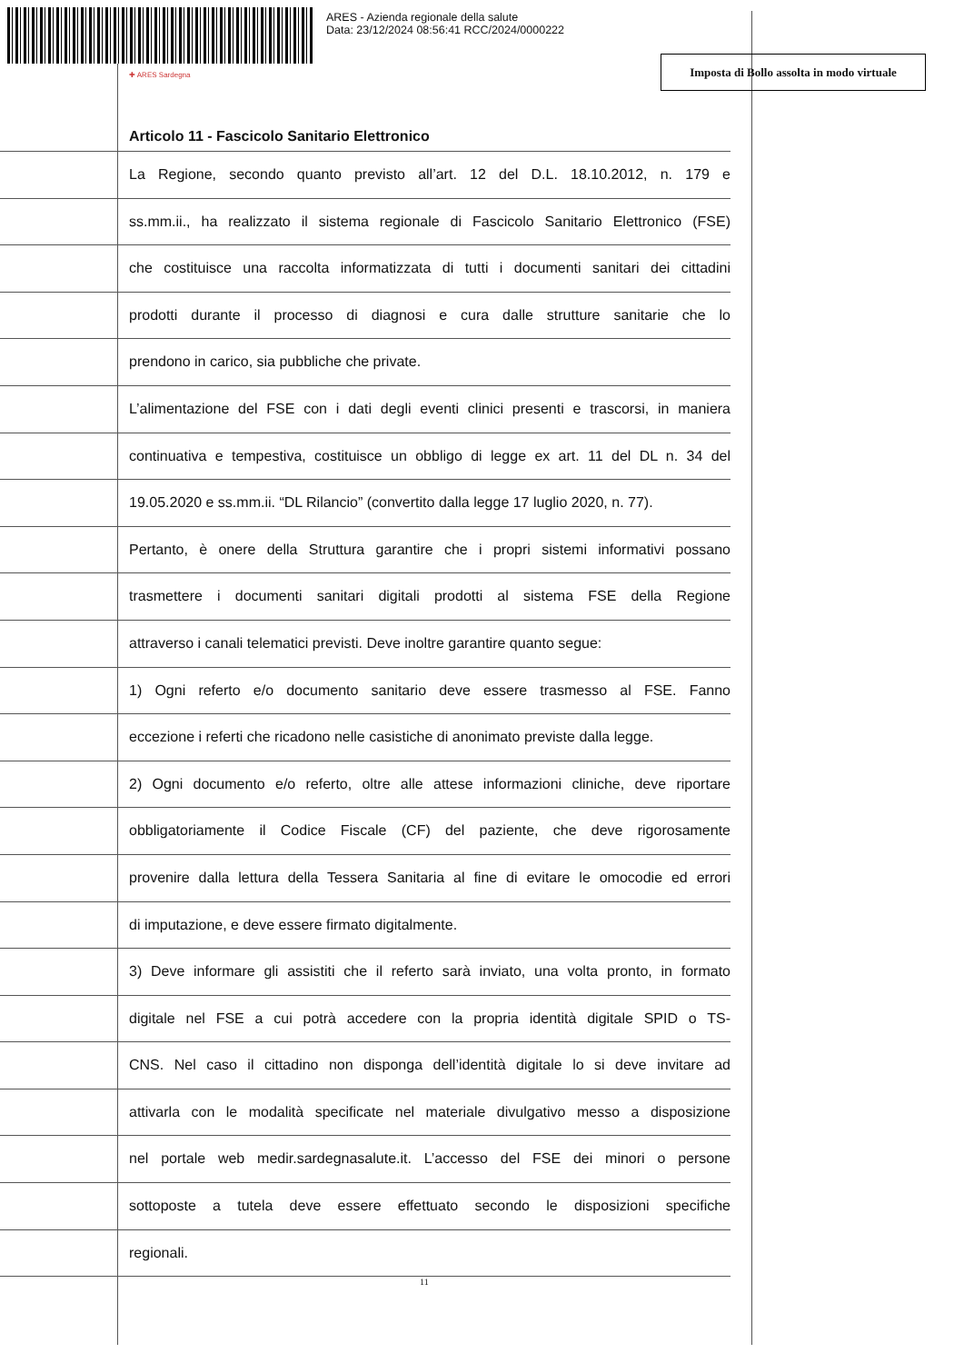ARES - Azienda regionale della salute
Data: 23/12/2024 08:56:41 RCC/2024/0000222
✚ ARES Sardegna
Imposta di Bollo assolta in modo virtuale
Articolo 11 - Fascicolo Sanitario Elettronico
La Regione, secondo quanto previsto all’art. 12 del D.L. 18.10.2012, n. 179 e
ss.mm.ii., ha realizzato il sistema regionale di Fascicolo Sanitario Elettronico (FSE)
che costituisce una raccolta informatizzata di tutti i documenti sanitari dei cittadini
prodotti durante il processo di diagnosi e cura dalle strutture sanitarie che lo
prendono in carico, sia pubbliche che private.
L’alimentazione del FSE con i dati degli eventi clinici presenti e trascorsi, in maniera
continuativa e tempestiva, costituisce un obbligo di legge ex art. 11 del DL n. 34 del
19.05.2020 e ss.mm.ii. “DL Rilancio” (convertito dalla legge 17 luglio 2020, n. 77).
Pertanto, è onere della Struttura garantire che i propri sistemi informativi possano
trasmettere i documenti sanitari digitali prodotti al sistema FSE della Regione
attraverso i canali telematici previsti. Deve inoltre garantire quanto segue:
1) Ogni referto e/o documento sanitario deve essere trasmesso al FSE. Fanno
eccezione i referti che ricadono nelle casistiche di anonimato previste dalla legge.
2) Ogni documento e/o referto, oltre alle attese informazioni cliniche, deve riportare
obbligatoriamente il Codice Fiscale (CF) del paziente, che deve rigorosamente
provenire dalla lettura della Tessera Sanitaria al fine di evitare le omocodie ed errori
di imputazione, e deve essere firmato digitalmente.
3) Deve informare gli assistiti che il referto sarà inviato, una volta pronto, in formato
digitale nel FSE a cui potrà accedere con la propria identità digitale SPID o TS-
CNS. Nel caso il cittadino non disponga dell’identità digitale lo si deve invitare ad
attivarla con le modalità specificate nel materiale divulgativo messo a disposizione
nel portale web medir.sardegnasalute.it. L’accesso del FSE dei minori o persone
sottoposte a tutela deve essere effettuato secondo le disposizioni specifiche
regionali.
11